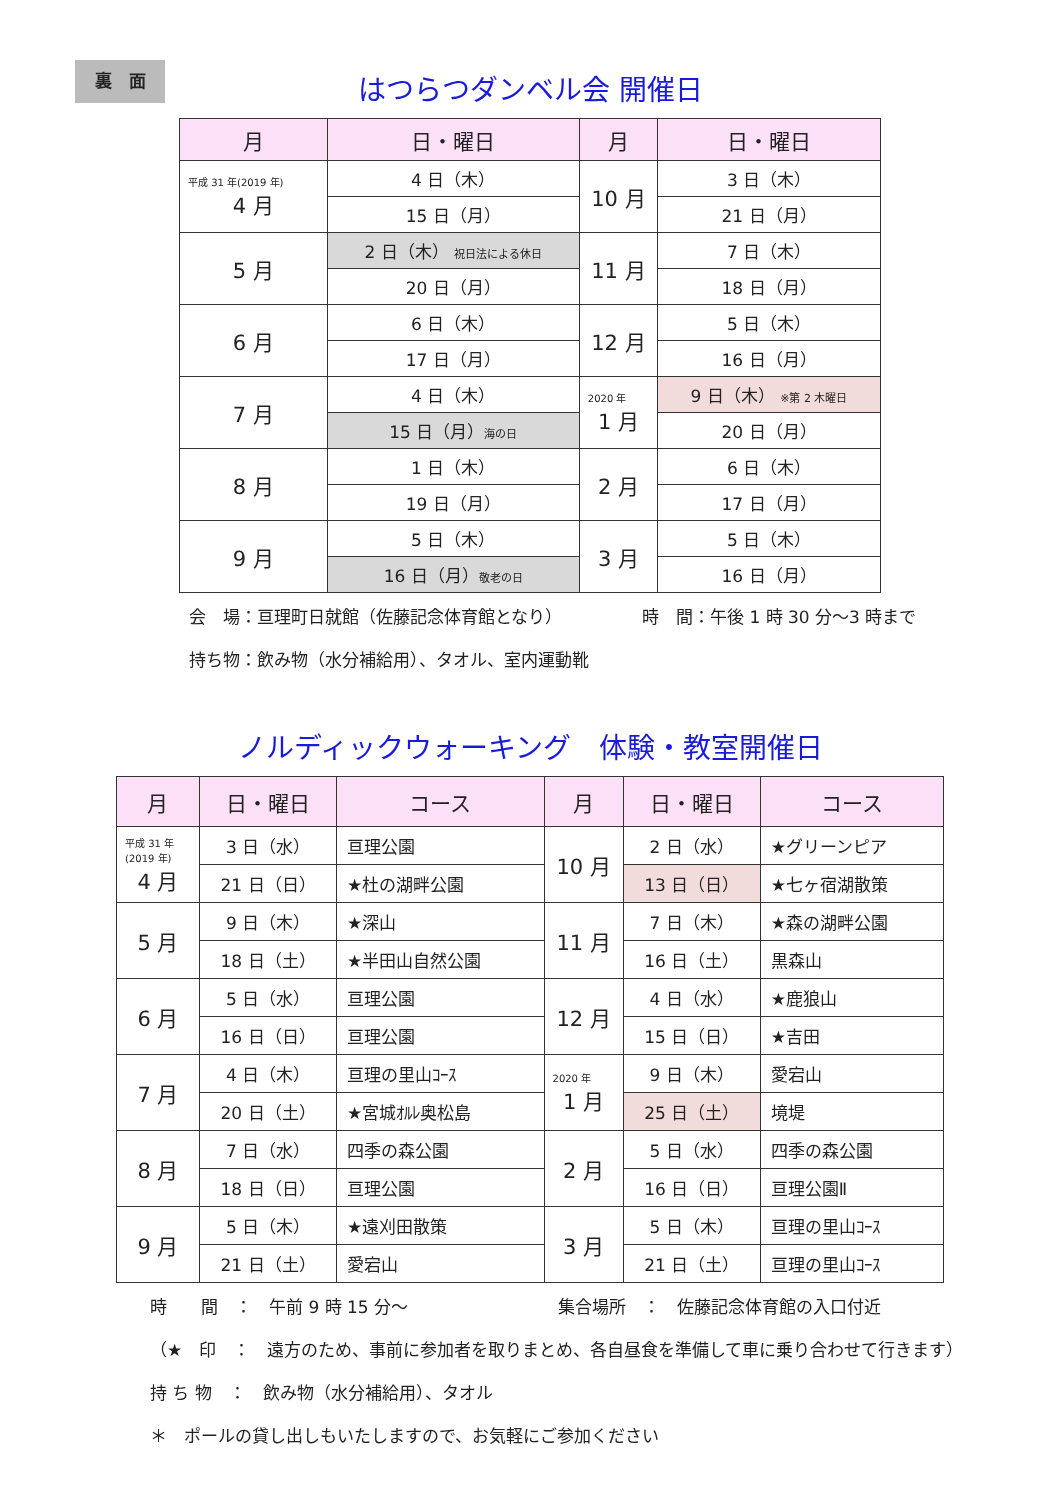裏　面
はつらつダンベル会 開催日
| 月 | 日・曜日 | 月 | 日・曜日 |
| --- | --- | --- | --- |
| 平成 31 年(2019 年) 4 月 | 4 日（木） | 10 月 | 3 日（木） |
| | 15 日（月） | | 21 日（月） |
| 5 月 | 2 日（木） 祝日法による休日 | 11 月 | 7 日（木） |
| | 20 日（月） | | 18 日（月） |
| 6 月 | 6 日（木） | 12 月 | 5 日（木） |
| | 17 日（月） | | 16 日（月） |
| 7 月 | 4 日（木） | 2020 年 1 月 | 9 日（木） ※第 2 木曜日 |
| | 15 日（月） 海の日 | | 20 日（月） |
| 8 月 | 1 日（木） | 2 月 | 6 日（木） |
| | 19 日（月） | | 17 日（月） |
| 9 月 | 5 日（木） | 3 月 | 5 日（木） |
| | 16 日（月） 敬老の日 | | 16 日（月） |
会　場：亘理町日就館（佐藤記念体育館となり）
時　間：午後 1 時 30 分～3 時まで
持ち物：飲み物（水分補給用）、タオル、室内運動靴
ノルディックウォーキング　体験・教室開催日
| 月 | 日・曜日 | コース | 月 | 日・曜日 | コース |
| --- | --- | --- | --- | --- | --- |
| 平成 31 年 (2019 年) 4 月 | 3 日（水） | 亘理公園 | 10 月 | 2 日（水） | ★グリーンピア |
| | 21 日（日） | ★杜の湖畔公園 | | 13 日（日） | ★七ヶ宿湖散策 |
| 5 月 | 9 日（木） | ★深山 | 11 月 | 7 日（木） | ★森の湖畔公園 |
| | 18 日（土） | ★半田山自然公園 | | 16 日（土） | 黒森山 |
| 6 月 | 5 日（水） | 亘理公園 | 12 月 | 4 日（水） | ★鹿狼山 |
| | 16 日（日） | 亘理公園 | | 15 日（日） | ★吉田 |
| 7 月 | 4 日（木） | 亘理の里山ｺｰｽ | 2020 年 1 月 | 9 日（木） | 愛宕山 |
| | 20 日（土） | ★宮城ｵﾙﾚ奥松島 | | 25 日（土） | 境堤 |
| 8 月 | 7 日（水） | 四季の森公園 | 2 月 | 5 日（水） | 四季の森公園 |
| | 18 日（日） | 亘理公園 | | 16 日（日） | 亘理公園Ⅱ |
| 9 月 | 5 日（木） | ★遠刈田散策 | 3 月 | 5 日（木） | 亘理の里山ｺｰｽ |
| | 21 日（土） | 愛宕山 | | 21 日（土） | 亘理の里山ｺｰｽ |
時　　間　：　午前 9 時 15 分～ 集合場所　：　佐藤記念体育館の入口付近
（★　印　：　遠方のため、事前に参加者を取りまとめ、各自昼食を準備して車に乗り合わせて行きます）
持 ち 物　：　飲み物（水分補給用）、タオル
＊　ポールの貸し出しもいたしますので、お気軽にご参加ください